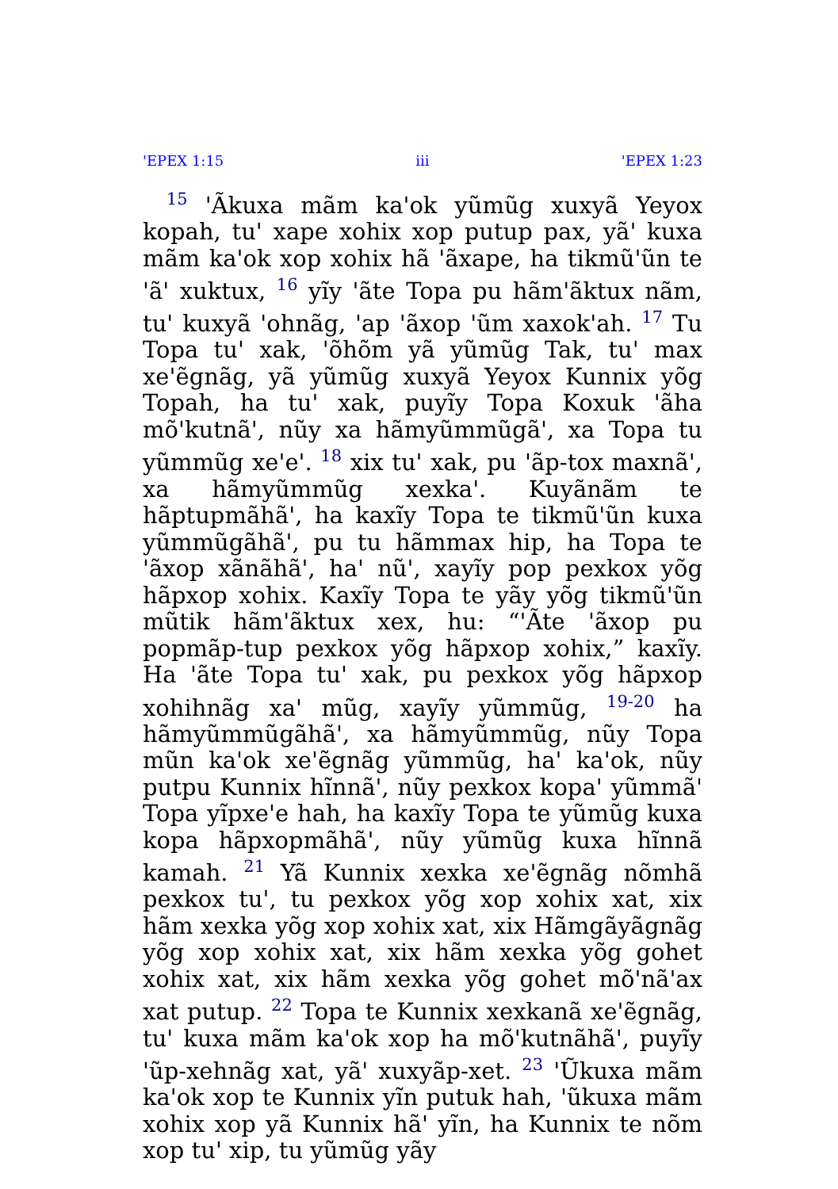'EPEX 1:15 iii 'EPEX 1:23
<sup>15</sup> 'Ãkuxa mãm ka'ok yũmũg xuxyã Yeyox kopah, tu' xape xohix xop putup pax, yã' kuxa mãm ka'ok xop xohix hã 'ãxape, ha tikmũ'ũn te 'ã' xuktux, <sup>16</sup> yĩy 'ãte Topa pu hãm'ãktux nãm, tu' kuxyã 'ohnãg, 'ap 'ãxop 'ũm xaxok'ah. <sup>17</sup> Tu Topa tu' xak, 'õhõm yã yũmũg Tak, tu' max xe'ẽgnãg, yã yũmũg xuxyã Yeyox Kunnix yõg Topah, ha tu' xak, puyĩy Topa Koxuk 'ãha mõ'kutnã', nũy xa hãmyũmmũgã', xa Topa tu yũmmũg xe'e'. <sup>18</sup> xix tu' xak, pu 'ãp-tox maxnã', xa hãmyũmmũg xexka'. Kuyãnãm te hãptupmãhã', ha kaxĩy Topa te tikmũ'ũn kuxa yũmmũgãhã', pu tu hãmmax hip, ha Topa te 'ãxop xãnãhã', ha' nũ', xayĩy pop pexkox yõg hãpxop xohix. Kaxĩy Topa te yãy yõg tikmũ'ũn mũtik hãm'ãktux xex, hu: “'Ãte 'ãxop pu popmãp-tup pexkox yõg hãpxop xohix,” kaxĩy. Ha 'ãte Topa tu' xak, pu pexkox yõg hãpxop xohihnãg xa' mũg, xayĩy yũmmũg, <sup>19-20</sup> ha hãmyũmmũgãhã', xa hãmyũmmũg, nũy Topa mũn ka'ok xe'ẽgnãg yũmmũg, ha' ka'ok, nũy putpu Kunnix hĩnnã', nũy pexkox kopa' yũmmã' Topa yĩpxe'e hah, ha kaxĩy Topa te yũmũg kuxa kopa hãpxopmãhã', nũy yũmũg kuxa hĩnnã kamah. <sup>21</sup> Yã Kunnix xexka xe'ẽgnãg nõmhã pexkox tu', tu pexkox yõg xop xohix xat, xix hãm xexka yõg xop xohix xat, xix Hãmgãyãgnãg yõg xop xohix xat, xix hãm xexka yõg gohet xohix xat, xix hãm xexka yõg gohet mõ'nã'ax xat putup. <sup>22</sup> Topa te Kunnix xexkanã xe'ẽgnãg, tu' kuxa mãm ka'ok xop ha mõ'kutnãhã', puyĩy 'ũp-xehnãg xat, yã' xuxyãp-xet. <sup>23</sup> 'Ũkuxa mãm ka'ok xop te Kunnix yĩn putuk hah, 'ũkuxa mãm xohix xop yã Kunnix hã' yĩn, ha Kunnix te nõm xop tu' xip, tu yũmũg yãy